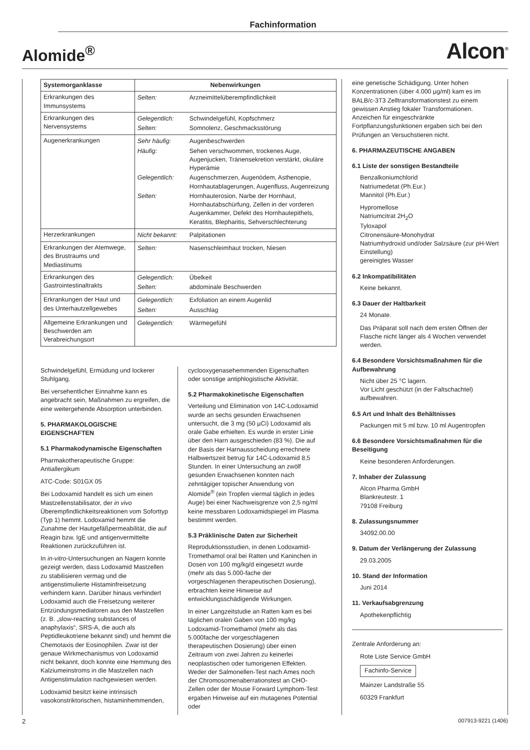Fachinformation
Alomide<sup>®</sup>
Alcon<sup>®</sup>
| Systemorganklasse | Nebenwirkungen |
| --- | --- |
| Erkrankungen des Immunsystems | / Selten: / Arzneimittelüberempfindlichkeit / |
| Erkrankungen des Nervensystems | / Gelegentlich: / Schwindelgefühl, Kopfschmerz / / Selten: / Somnolenz, Geschmacksstörung / |
| Augenerkrankungen | / Sehr häufig: / Augenbeschwerden / / Häufig: / Sehen verschwommen, trockenes Auge, Augenjucken, Tränensekretion verstärkt, okuläre Hyperämie / / Gelegentlich: / Augenschmerzen, Augenödem, Asthenopie, Hornhautablagerungen, Augenfluss, Augenreizung / / Selten: / Hornhauterosion, Narbe der Hornhaut, Hornhautabschürfung, Zellen in der vorderen Augenkammer, Defekt des Hornhautepithels, Keratitis, Blepharitis, Sehverschlechterung / |
| Herzerkrankungen | / Nicht bekannt: / Palpitationen / |
| Erkrankungen der Atemwege, des Brustraums und Mediastinums | / Selten: / Nasenschleimhaut trocken, Niesen / |
| Erkrankungen des Gastrointestinaltrakts | / Gelegentlich: / Übelkeit / / Selten: / abdominale Beschwerden / |
| Erkrankungen der Haut und des Unterhautzellgewebes | / Gelegentlich: / Exfoliation an einem Augenlid / / Selten: / Ausschlag / |
| Allgemeine Erkrankungen und Beschwerden am Verabreichungsort | / Gelegentlich: / Wärmegefühl / |
Schwindelgefühl, Ermüdung und lockerer Stuhlgang.
Bei versehentlicher Einnahme kann es angebracht sein, Maßnahmen zu ergreifen, die eine weitergehende Absorption unterbinden.
5. PHARMAKOLOGISCHE EIGENSCHAFTEN
5.1 Pharmakodynamische Eigenschaften
Pharmakotherapeutische Gruppe: Antiallergikum
ATC-Code: S01GX 05
Bei Lodoxamid handelt es sich um einen Mastzellenstabilisator, der in vivo Überempfindlichkeitsreaktionen vom Soforttyp (Typ 1) hemmt. Lodoxamid hemmt die Zunahme der Hautgefäßpermeabilität, die auf Reagin bzw. IgE und antigenvermittelte Reaktionen zurückzuführen ist.
In in-vitro-Untersuchungen an Nagern konnte gezeigt werden, dass Lodoxamid Mastzellen zu stabilisieren vermag und die antigenstimulierte Histaminfreisetzung verhindern kann. Darüber hinaus verhindert Lodoxamid auch die Freisetzung weiterer Entzündungsmediatoren aus den Mastzellen (z. B. „slow-reacting substances of anaphylaxis“, SRS-A, die auch als Peptidleukotriene bekannt sind) und hemmt die Chemotaxis der Eosinophilen. Zwar ist der genaue Wirkmechanismus von Lodoxamid nicht bekannt, doch konnte eine Hemmung des Kalziumeinstroms in die Mastzellen nach Antigenstimulation nachgewiesen werden.
Lodoxamid besitzt keine intrinsisch vasokonstriktorischen, histaminhemmenden,
cyclooxygenasehemmenden Eigenschaften oder sonstige antiphlogistische Aktivität.
5.2 Pharmakokinetische Eigenschaften
Verteilung und Elimination von 14C-Lodoxamid wurde an sechs gesunden Erwachsenen untersucht, die 3 mg (50 µCi) Lodoxamid als orale Gabe erhielten. Es wurde in erster Linie über den Harn ausgeschieden (83 %). Die auf der Basis der Harnausscheidung errechnete Halbwertszeit betrug für 14C-Lodoxamid 8,5 Stunden. In einer Untersuchung an zwölf gesunden Erwachsenen konnten nach zehntägiger topischer Anwendung von Alomide<sup>®</sup> (ein Tropfen viermal täglich in jedes Auge) bei einer Nachweisgrenze von 2,5 ng/ml keine messbaren Lodoxamidspiegel im Plasma bestimmt werden.
5.3 Präklinische Daten zur Sicherheit
Reproduktionsstudien, in denen Lodoxamid-Tromethamol oral bei Ratten und Kaninchen in Dosen von 100 mg/kg/d eingesetzt wurde (mehr als das 5.000-fache der vorgeschlagenen therapeutischen Dosierung), erbrachten keine Hinweise auf entwicklungsschädigende Wirkungen.
In einer Langzeitstudie an Ratten kam es bei täglichen oralen Gaben von 100 mg/kg Lodoxamid-Tromethamol (mehr als das 5.000fache der vorgeschlagenen therapeutischen Dosierung) über einen Zeitraum von zwei Jahren zu keinerlei neoplastischen oder tumorigenen Effekten. Weder der Salmonellen-Test nach Ames noch der Chromosomenaberrationstest an CHO-Zellen oder der Mouse Forward Lymphom-Test ergaben Hinweise auf ein mutagenes Potential oder
eine genetische Schädigung. Unter hohen Konzentrationen (über 4.000 µg/ml) kam es im BALB/c-3T3 Zelltransformationstest zu einem gewissen Anstieg fokaler Transformationen. Anzeichen für eingeschränkte Fortpflanzungsfunktionen ergaben sich bei den Prüfungen an Versuchstieren nicht.
6. PHARMAZEUTISCHE ANGABEN
6.1 Liste der sonstigen Bestandteile
Benzalkoniumchlorid
Natriumedetat (Ph.Eur.)
Mannitol (Ph.Eur.)
Hypromellose
Natriumcitrat 2H<sub>2</sub>O
Tyloxapol
Citronensäure-Monohydrat
Natriumhydroxid und/oder Salzsäure (zur pH-Wert Einstellung)
gereinigtes Wasser
6.2 Inkompatibilitäten
Keine bekannt.
6.3 Dauer der Haltbarkeit
24 Monate.
Das Präparat soll nach dem ersten Öffnen der Flasche nicht länger als 4 Wochen verwendet werden.
6.4 Besondere Vorsichtsmaßnahmen für die Aufbewahrung
Nicht über 25 °C lagern.
Vor Licht geschützt (in der Faltschachtel) aufbewahren.
6.5 Art und Inhalt des Behältnisses
Packungen mit 5 ml bzw. 10 ml Augentropfen
6.6 Besondere Vorsichtsmaßnahmen für die Beseitigung
Keine besonderen Anforderungen.
7. Inhaber der Zulassung
Alcon Pharma GmbH
Blankreutestr. 1
79108 Freiburg
8. Zulassungsnummer
34092.00.00
9. Datum der Verlängerung der Zulassung
29.03.2005
10. Stand der Information
Juni 2014
11. Verkaufsabgrenzung
Apothekenpflichtig
Zentrale Anforderung an:
Rote Liste Service GmbH
Fachinfo-Service
Mainzer Landstraße 55
60329 Frankfurt
2 007913-9221 (1406)